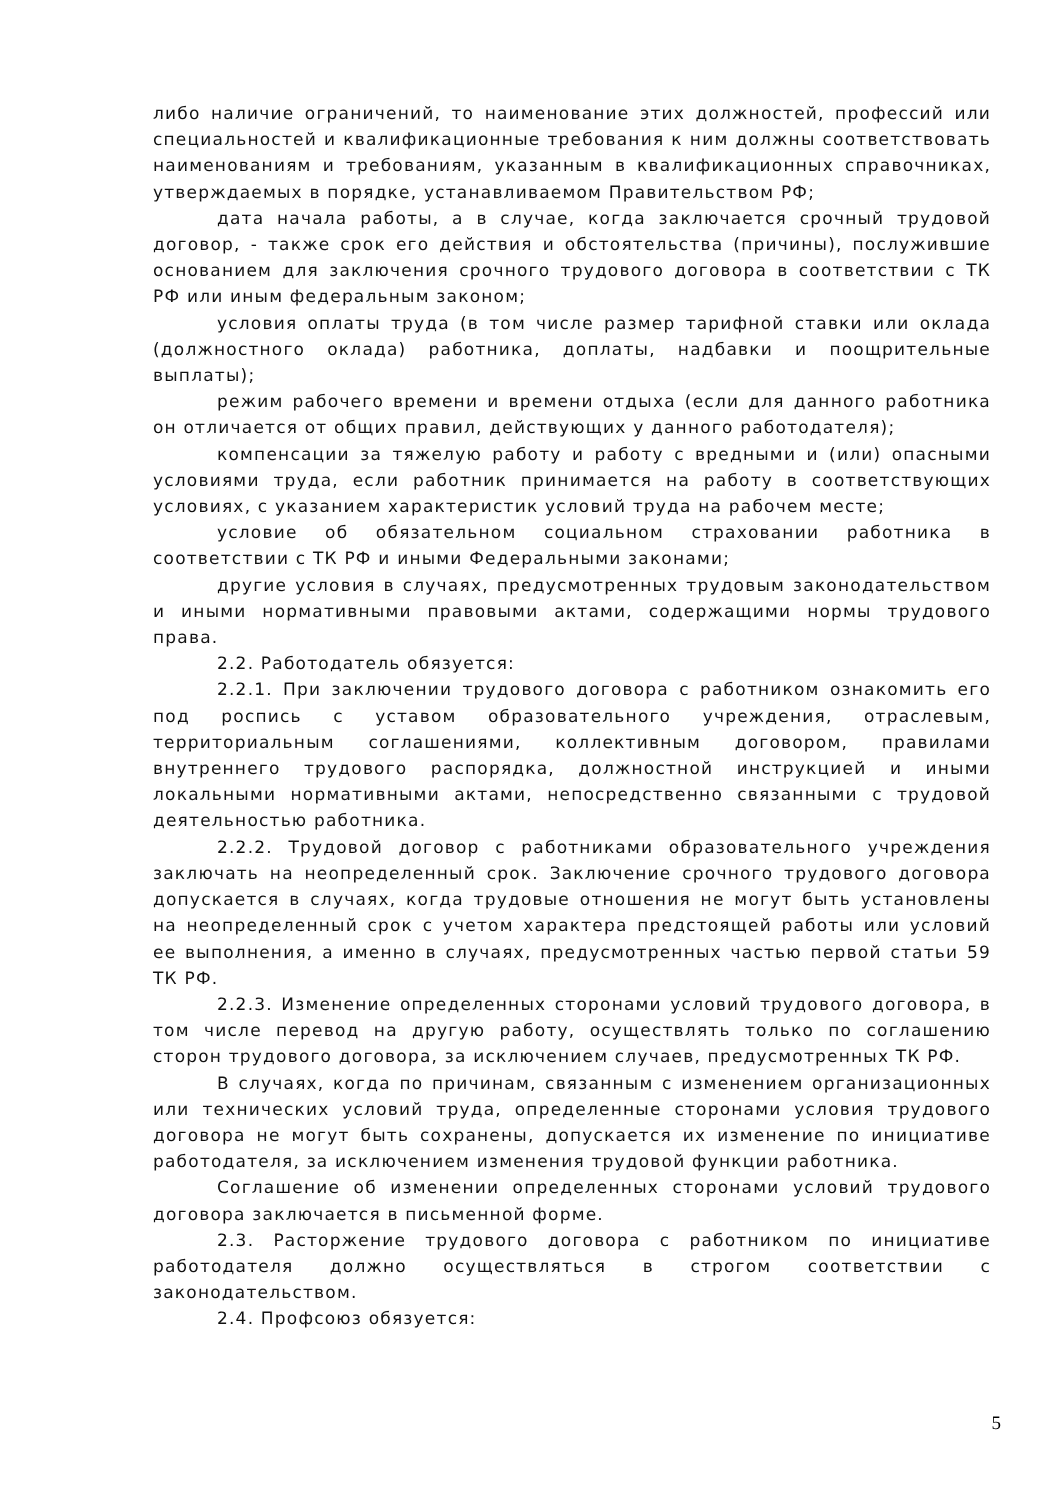либо наличие ограничений, то наименование этих должностей, профессий или специальностей и квалификационные требования к ним должны соответствовать наименованиям и требованиям, указанным в квалификационных справочниках, утверждаемых в порядке, устанавливаемом Правительством РФ;
дата начала работы, а в случае, когда заключается срочный трудовой договор, - также срок его действия и обстоятельства (причины), послужившие основанием для заключения срочного трудового договора в соответствии с ТК РФ или иным федеральным законом;
условия оплаты труда (в том числе размер тарифной ставки или оклада (должностного оклада) работника, доплаты, надбавки и поощрительные выплаты);
режим рабочего времени и времени отдыха (если для данного работника он отличается от общих правил, действующих у данного работодателя);
компенсации за тяжелую работу и работу с вредными и (или) опасными условиями труда, если работник принимается на работу в соответствующих условиях, с указанием характеристик условий труда на рабочем месте;
условие об обязательном социальном страховании работника в соответствии с ТК РФ и иными Федеральными законами;
другие условия в случаях, предусмотренных трудовым законодательством и иными нормативными правовыми актами, содержащими нормы трудового права.
2.2. Работодатель обязуется:
2.2.1. При заключении трудового договора с работником ознакомить его под роспись с уставом образовательного учреждения, отраслевым, территориальным соглашениями, коллективным договором, правилами внутреннего трудового распорядка, должностной инструкцией и иными локальными нормативными актами, непосредственно связанными с трудовой деятельностью работника.
2.2.2. Трудовой договор с работниками образовательного учреждения заключать на неопределенный срок. Заключение срочного трудового договора допускается в случаях, когда трудовые отношения не могут быть установлены на неопределенный срок с учетом характера предстоящей работы или условий ее выполнения, а именно в случаях, предусмотренных частью первой статьи 59 ТК РФ.
2.2.3. Изменение определенных сторонами условий трудового договора, в том числе перевод на другую работу, осуществлять только по соглашению сторон трудового договора, за исключением случаев, предусмотренных ТК РФ.
В случаях, когда по причинам, связанным с изменением организационных или технических условий труда, определенные сторонами условия трудового договора не могут быть сохранены, допускается их изменение по инициативе работодателя, за исключением изменения трудовой функции работника.
Соглашение об изменении определенных сторонами условий трудового договора заключается в письменной форме.
2.3. Расторжение трудового договора с работником по инициативе работодателя должно осуществляться в строгом соответствии с законодательством.
2.4. Профсоюз обязуется:
5